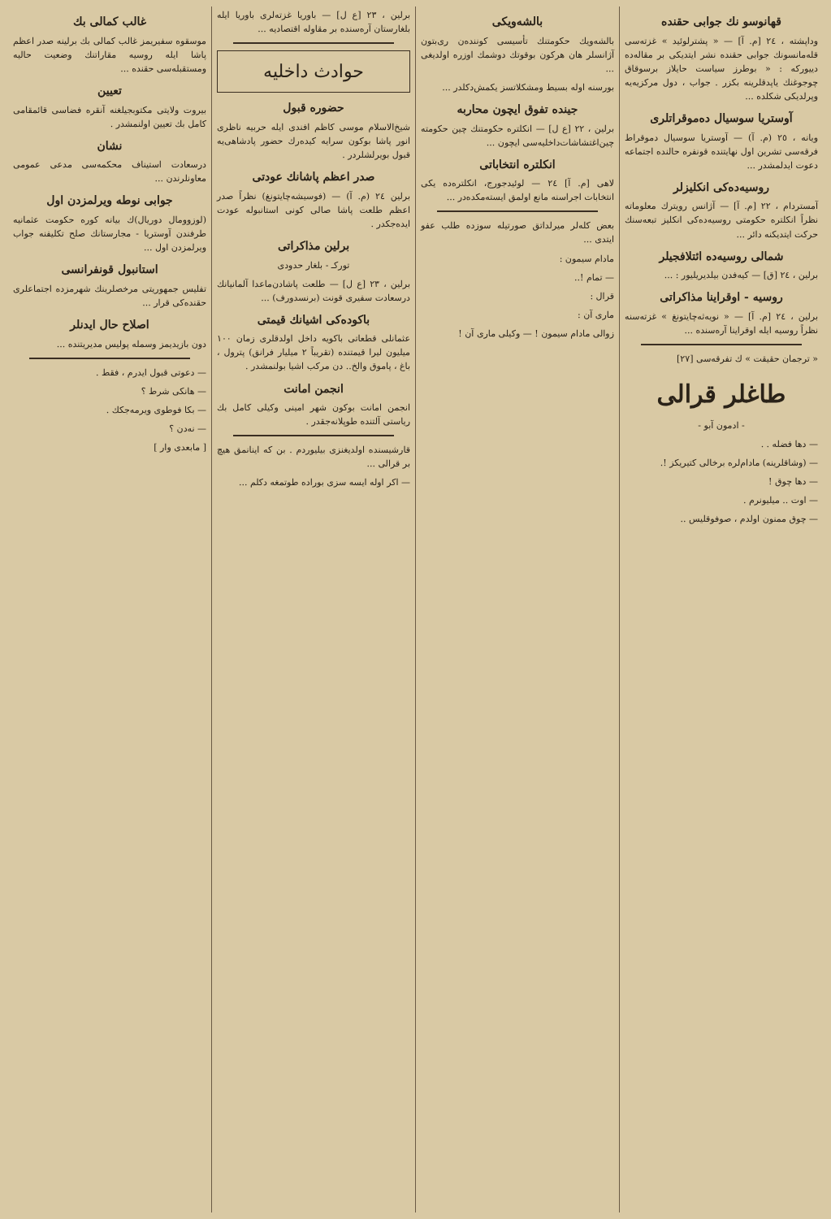قهانوسو نك جوابی حقنده
وداپشته ، ٢٤ [م. آ] — « پشترلوئید » غزته‌سی قله‌مانسونك جوابی حقنده نشر ایتدیکی بر مقاله‌ده دییورکه : « بوطرز سیاست حایلاز برسوقاق چوجوغنك یاپدقلرینه بکزر . جواب ، دول مرکزیه‌یه وپرلدیكی شکلده ...
آوستریا سوسیال دەموقراتلری
ویانه ، ٢٥ (م. آ) — آوستریا سوسیال دموقراط فرقه‌سی تشرین اول نهایتنده قونفره حالنده اجتماعه دعوت ایدلمشدر ...
روسیه‌ده‌كی انكلیزلر
آمستردام ، ٢٢ [م. آ] — آژانس رویترك معلوماته نظراً انكلتره حكومتی روسیه‌ده‌كی انكلیز تبعه‌سنك حركت ایتدیكنه دائر ...
شمالی روسیه‌ده ائتلافجیلر
برلین ، ٢٤ [ق] — كیه‌فدن بیلدیریلیور : ...
روسیه - اوقراینا مذاكراتی
برلین ، ٢٤ [م. آ] — « نویه‌ثه‌چایتونغ » غزته‌سنه نظراً روسیه ایله اوقراینا آره‌سنده ...
« ترجمان حقیقت » ك تفرقه‌سی [٢٧]
طاغلر قرالی
- ادمون آبو -
— دها فضله . .
— (وشاقلرینه) مادام‌لره‌ برخالی كتیریكز !.
— دها چوق !
— اوت .. میلیونرم .
— چوق ممنون اولدم ، صوفوقلیس ..
بالشه‌ویكی
بالشه‌ویك حكومتنك تأسیسی كوننده‌ن ری‌بتون آژانسلر هان هركون بوقوتك دوشمك اوزره اولدیغی ...
بورسنه اوله بسیط ومشكلاتسز یکمش‌دكلدر ...
جینده تفوق ایچون محاربه
برلین ، ٢٢ [ع ل] — انكلتره حكومتنك چین حكومته چین‌اغتشاشات‌داخلیه‌سی ایچون ...
انكلتره انتخاباتی
لاهی [م. آ] ٢٤ — لوئید‌جورج، انكلتره‌ده یکی انتخابات اجراسنه مانع اولمق ایسته‌مكده‌در ...
بعض كلەلر میرلداتق صورتیله سوزده طلب عفو ایتدی ...
مادام سیمون :
— تمام !..
قرال :
ماری آن :
زوالی مادام سیمون ! — وكیلی ماری آن !
برلین ، ٢٣ [ع ل] — باوریا غزته‌لری باوریا ایله بلغارستان آره‌سنده بر مقاوله اقتصادیه ...
حوادث داخلیه
حضوره قبول
شیخ‌الاسلام موسی كاظم افندی ایله حربیه ناظری انور پاشا بوكون سرایه كیده‌رك حضور پادشاهی‌یه قبول بویرلشلردر .
صدر اعظم پاشانك عودتی
برلین ٢٤ (م. آ) — (فوسیشه‌چایتونغ) نظراً صدر اعظم طلعت پاشا صالی كونی استانبوله عودت ایده‌جكدر .
برلین مذاكراتی
توركـ - بلغار حدودی
برلین ، ٢٣ [ع ل] — طلعت پاشادن‌ماعدا آلمانیانك درسعادت سفیری قونت (برنسدورف) ...
باكوده‌كی اشیانك قیمتی
عثمانلی قطعاتی باكویه داخل اولدقلری زمان ١٠٠ میلیون لیرا قیمتنده (تقریباً ٢ میلیار فرانق) پترول ، باغ ، پاموق والخ.. دن مركب اشیا بولنمشدر .
انجمن امانت
انجمن امانت بوكون شهر امینی وكیلی كامل بك ریاستی آلتنده طوپلانه‌جقدر .
قارشیسنده اولدیغنزی بیلیوردم . بن كه اینانمق هیچ بر قرالی ...
— اكر اوله ایسه سزی بوراده طوتمغه دكلم ...
غالب كمالی بك
موسقوه سفیریمز غالب كمالی بك برلینه صدر اعظم پاشا ایله روسیه مقاراتنك وضعیت حالیه ومستقبله‌سی حقنده ...
تعیین
بیروت ولایتی مكتوبجیلغنه آنقره فضاسی قائمقامی كامل بك تعیین اولنمشدر .
نشان
درسعادت استیناف محكمه‌سی مدعی عمومی معاونلرندن ...
جوابی نوطه ویرلمزدن اول
(لوزوومال دوریال)ك بیانه كوره حكومت عثمانیه طرفندن آوستریا - مجارستانك صلح تكلیفنه جواب ویرلمزدن اول ...
استانبول قونفرانسی
تفلیس جمهوریتی مرخصلرینك شهرمزده اجتماعلری حقنده‌كی قرار ...
اصلاح حال ایدنلر
دون بازیدیمز وسمله پولیس مدیریتنده ...
— دعوتی قبول ایدرم ، فقط .
— هانكی شرط ؟
— بكا فوطوی ویرمه‌جكك .
— نه‌دن ؟
[ مابعدی وار ]